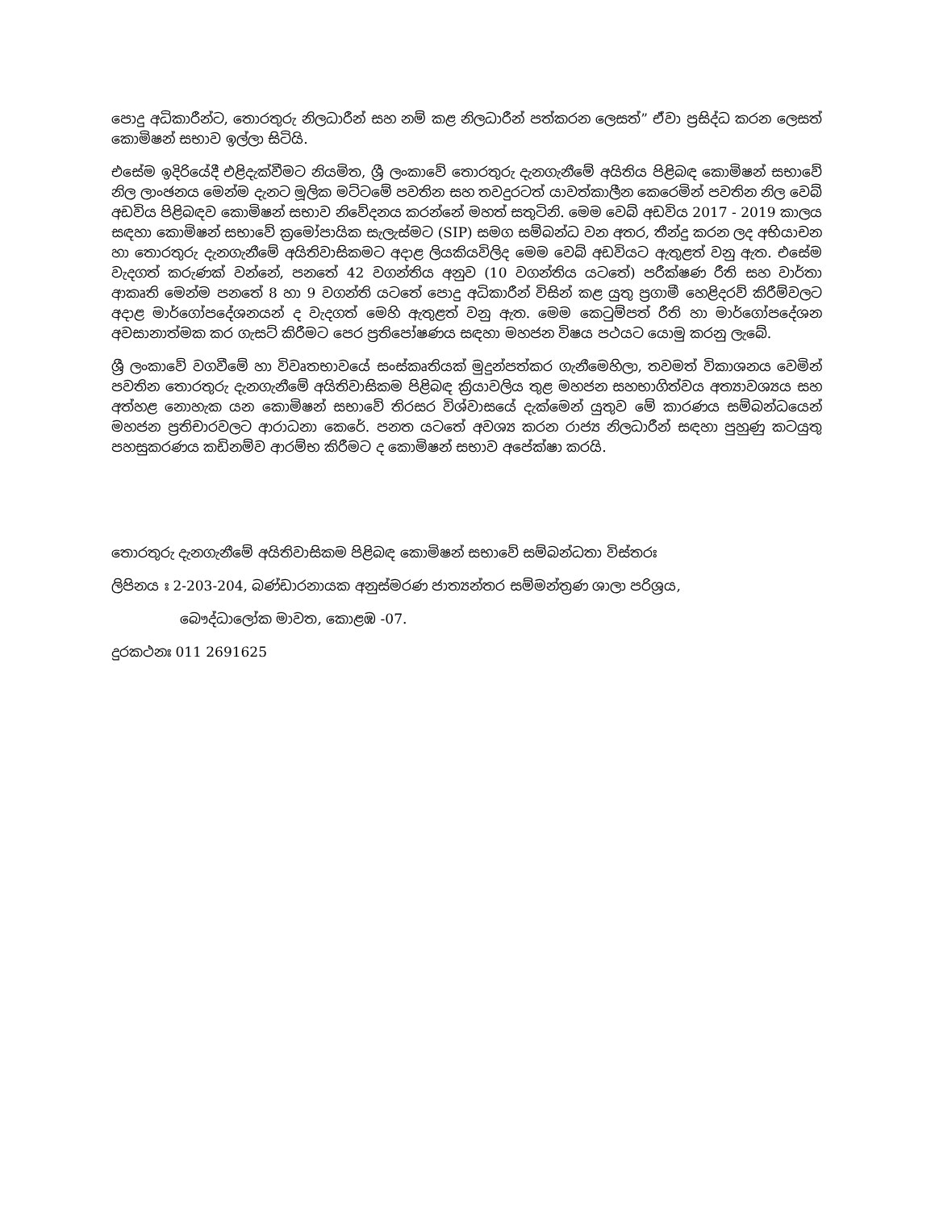පොදු අධිකාරීන්ට, තොරතුරු නිලධාරීන් සහ නම් කළ නිලධාරීන් පත්කරන ලෙසත්” ඒවා ප්‍රසිද්ධ කරන ලෙසත් කොමිෂන් සභාව ඉල්ලා සිටියි.
එසේම ඉදිරියේදී එළිදැක්වීමට නියමිත, ශ්‍රී ලංකාවේ තොරතුරු දැනගැනීමේ අයිතිය පිළිබඳ කොමිෂන් සභාවේ නිල ලාංඡනය මෙන්ම දැනට මූලික මට්ටමේ පවතින සහ තවදුරටත් යාවත්කාලීන කෙරෙමින් පවතින නිල වෙබ් අඩවිය පිළිබඳව කොමිෂන් සභාව නිවේදනය කරන්නේ මහත් සතුටිනි. මෙම වෙබ් අඩවිය 2017 - 2019 කාලය සඳහා කොමිෂන් සභාවේ ක්‍රමෝපායික සැලැස්මට (SIP) සමග සම්බන්ධ වන අතර, තීන්දු කරන ලද අභියාචන හා තොරතුරු දැනගැනීමේ අයිතිවාසිකමට අදාළ ලියකියවිලිද මෙම වෙබ් අඩවියට ඇතුළත් වනු ඇත. එසේම වැදගත් කරුණක් වන්නේ, පනතේ 42 වගන්තිය අනුව (10 වගන්තිය යටතේ) පරීක්ෂණ රීති සහ වාර්තා ආකෘති මෙන්ම පනතේ 8 හා 9 වගන්ති යටතේ පොදු අධිකාරීන් විසින් කළ යුතු ප්‍රගාමී හෙළිදරව් කිරීම්වලට අදාළ මාර්ගෝපදේශනයන් ද වැදගත් මෙහි ඇතුළත් වනු ඇත. මෙම කෙටුම්පත් රීති හා මාර්ගෝපදේශන අවසානාත්මක කර ගැසට් කිරීමට පෙර ප්‍රතිපෝෂණය සඳහා මහජන විෂය පථයට යොමු කරනු ලැබේ.
ශ්‍රී ලංකාවේ වගවීමේ හා විවෘතභාවයේ සංස්කෘතියක් මුදුන්පත්කර ගැනීමෙහිලා, තවමත් විකාශනය වෙමින් පවතින තොරතුරු දැනගැනීමේ අයිතිවාසිකම පිළිබඳ ක්‍රියාවලිය තුළ මහජන සහභාගිත්වය අත්‍යාවශ්‍යය සහ අත්හළ නොහැක යන කොමිෂන් සභාවේ තිරසර විශ්වාසයේ දැක්මෙන් යුතුව මේ කාරණය සම්බන්ධයෙන් මහජන ප්‍රතිචාරවලට ආරාධනා කෙරේ. පනත යටතේ අවශ්‍ය කරන රාජ්‍ය නිලධාරීන් සඳහා පුහුණු කටයුතු පහසුකරණය කඩිනම්ව ආරම්භ කිරීමට ද කොමිෂන් සභාව අපේක්ෂා කරයි.
තොරතුරු දැනගැනීමේ අයිතිවාසිකම පිළිබඳ කොමිෂන් සභාවේ සම්බන්ධතා විස්තරඃ
ලිපිනය ඃ 2-203-204, බණ්ඩාරනායක අනුස්මරණ ජාත්‍යන්තර සම්මන්ත්‍රණ ශාලා පරිශ්‍රය,
බෞද්ධාලෝක මාවත, කොළඹ -07.
දුරකථනඃ 011 2691625